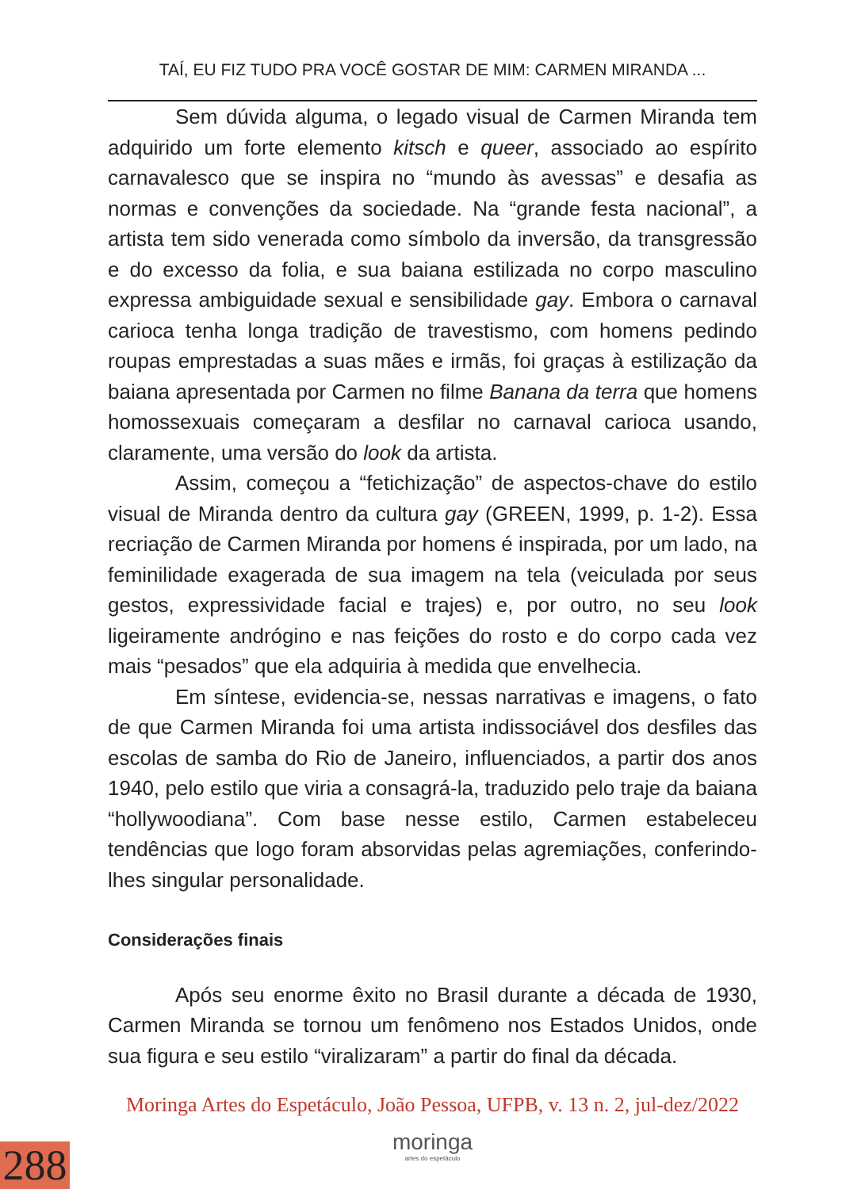TAÍ, EU FIZ TUDO PRA VOCÊ GOSTAR DE MIM: CARMEN MIRANDA ...
Sem dúvida alguma, o legado visual de Carmen Miranda tem adquirido um forte elemento kitsch e queer, associado ao espírito carnavalesco que se inspira no “mundo às avessas” e desafia as normas e convenções da sociedade. Na “grande festa nacional”, a artista tem sido venerada como símbolo da inversão, da transgressão e do excesso da folia, e sua baiana estilizada no corpo masculino expressa ambiguidade sexual e sensibilidade gay. Embora o carnaval carioca tenha longa tradição de travestismo, com homens pedindo roupas emprestadas a suas mães e irmãs, foi graças à estilização da baiana apresentada por Carmen no filme Banana da terra que homens homossexuais começaram a desfilar no carnaval carioca usando, claramente, uma versão do look da artista.
Assim, começou a “fetichização” de aspectos-chave do estilo visual de Miranda dentro da cultura gay (GREEN, 1999, p. 1-2). Essa recriação de Carmen Miranda por homens é inspirada, por um lado, na feminilidade exagerada de sua imagem na tela (veiculada por seus gestos, expressividade facial e trajes) e, por outro, no seu look ligeiramente andrógino e nas feições do rosto e do corpo cada vez mais “pesados” que ela adquiria à medida que envelhecia.
Em síntese, evidencia-se, nessas narrativas e imagens, o fato de que Carmen Miranda foi uma artista indissociável dos desfiles das escolas de samba do Rio de Janeiro, influenciados, a partir dos anos 1940, pelo estilo que viria a consagrá-la, traduzido pelo traje da baiana “hollywoodiana”. Com base nesse estilo, Carmen estabeleceu tendências que logo foram absorvidas pelas agremiações, conferindo-lhes singular personalidade.
Considerações finais
Após seu enorme êxito no Brasil durante a década de 1930, Carmen Miranda se tornou um fenômeno nos Estados Unidos, onde sua figura e seu estilo “viralizaram” a partir do final da década.
Moringa Artes do Espetáculo, João Pessoa, UFPB, v. 13 n. 2, jul-dez/2022
moringa
artes do espetáculo
288